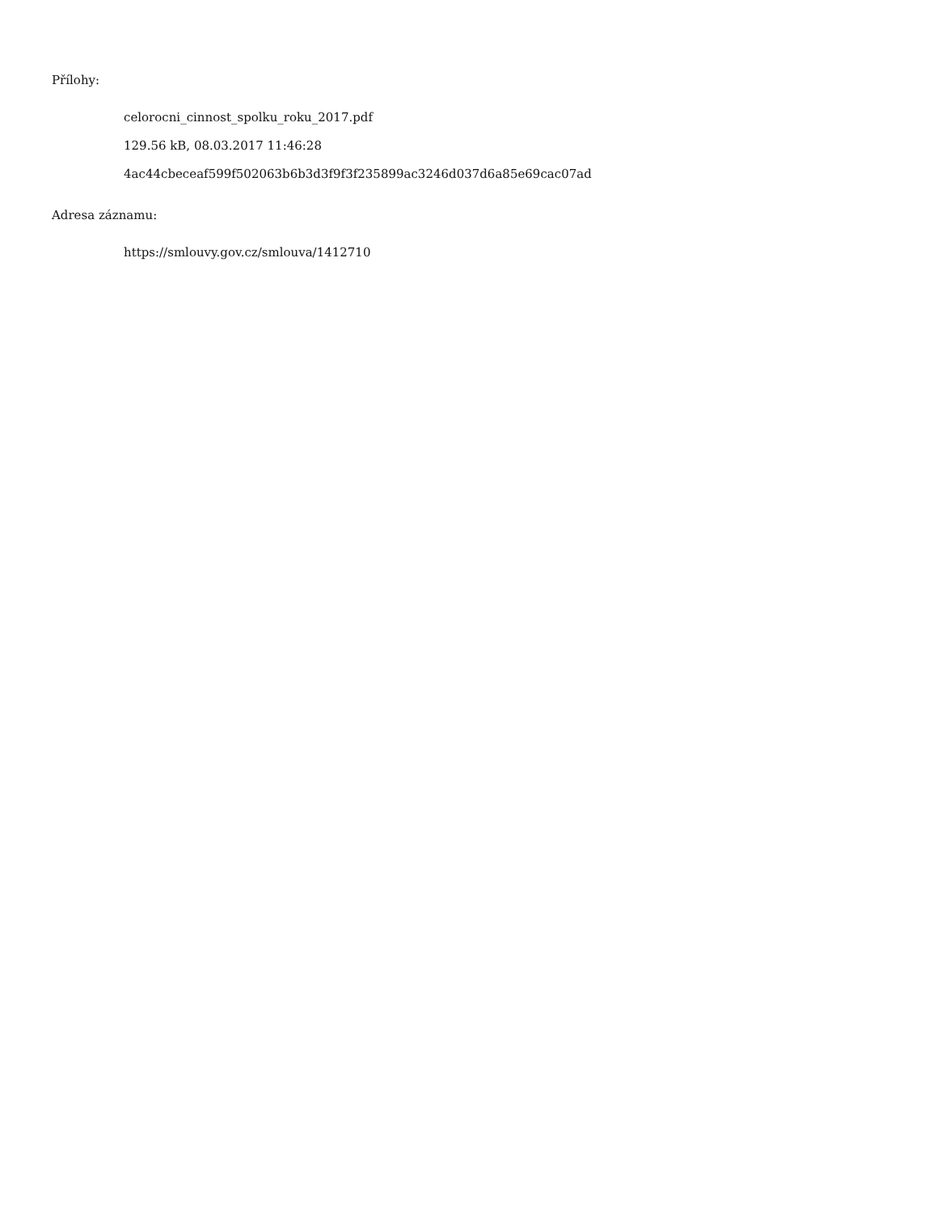Přílohy:
celorocni_cinnost_spolku_roku_2017.pdf
129.56 kB, 08.03.2017 11:46:28
4ac44cbeceaf599f502063b6b3d3f9f3f235899ac3246d037d6a85e69cac07ad
Adresa záznamu:
https://smlouvy.gov.cz/smlouva/1412710